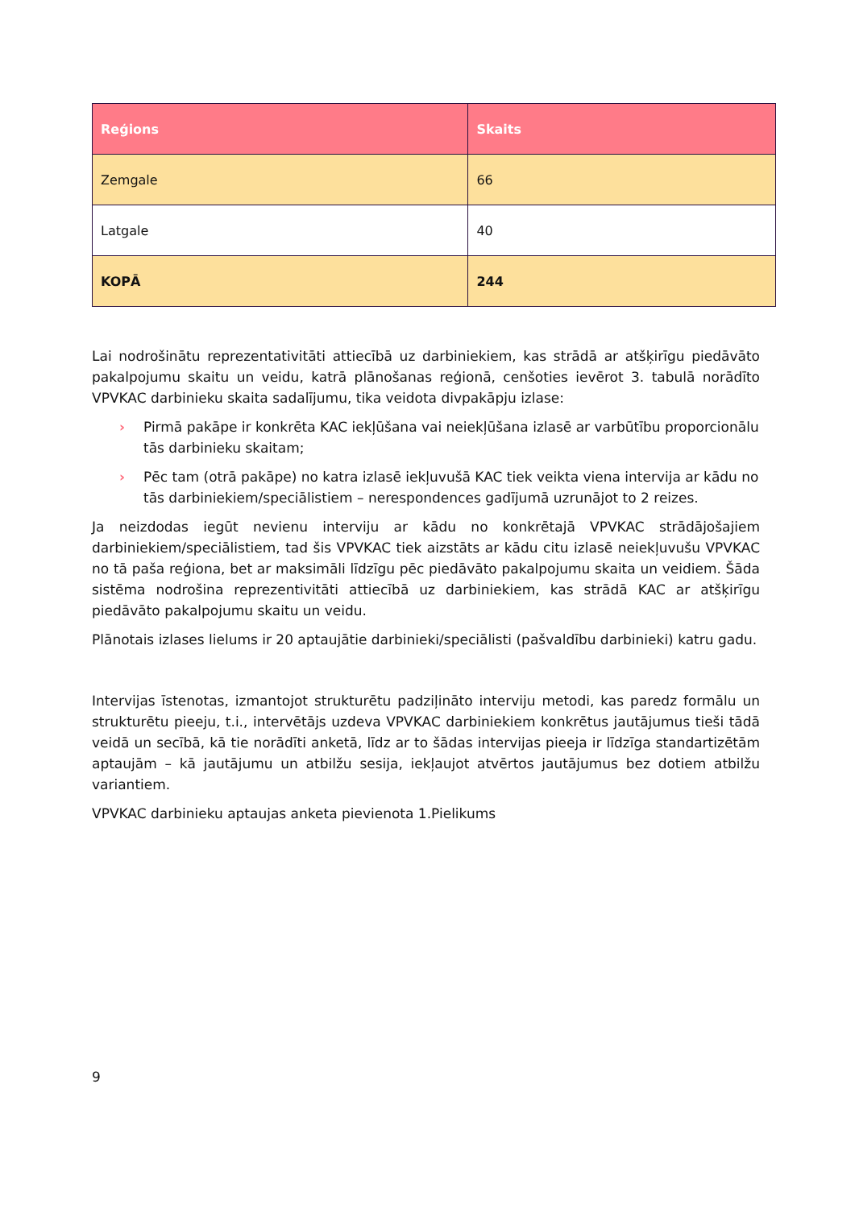| Reģions | Skaits |
| --- | --- |
| Zemgale | 66 |
| Latgale | 40 |
| KOPĀ | 244 |
Lai nodrošinātu reprezentativitāti attiecībā uz darbiniekiem, kas strādā ar atšķirīgu piedāvāto pakalpojumu skaitu un veidu, katrā plānošanas reģionā, cenšoties ievērot 3. tabulā norādīto VPVKAC darbinieku skaita sadalījumu, tika veidota divpakāpju izlase:
› Pirmā pakāpe ir konkrēta KAC iekļūšana vai neiekļūšana izlasē ar varbūtību proporcionālu tās darbinieku skaitam;
› Pēc tam (otrā pakāpe) no katra izlasē iekļuvušā KAC tiek veikta viena intervija ar kādu no tās darbiniekiem/speciālistiem – nerespondences gadījumā uzrunājot to 2 reizes.
Ja neizdodas iegūt nevienu interviju ar kādu no konkrētajā VPVKAC strādājošajiem darbiniekiem/speciālistiem, tad šis VPVKAC tiek aizstāts ar kādu citu izlasē neiekļuvušu VPVKAC no tā paša reģiona, bet ar maksimāli līdzīgu pēc piedāvāto pakalpojumu skaita un veidiem. Šāda sistēma nodrošina reprezentivitāti attiecībā uz darbiniekiem, kas strādā KAC ar atšķirīgu piedāvāto pakalpojumu skaitu un veidu.
Plānotais izlases lielums ir 20 aptaujātie darbinieki/speciālisti (pašvaldību darbinieki) katru gadu.
Intervijas īstenotas, izmantojot strukturētu padziļināto interviju metodi, kas paredz formālu un strukturētu pieeju, t.i., intervētājs uzdeva VPVKAC darbiniekiem konkrētus jautājumus tieši tādā veidā un secībā, kā tie norādīti anketā, līdz ar to šādas intervijas pieeja ir līdzīga standartizētām aptaujām – kā jautājumu un atbilžu sesija, iekļaujot atvērtos jautājumus bez dotiem atbilžu variantiem.
VPVKAC darbinieku aptaujas anketa pievienota 1.Pielikums
9